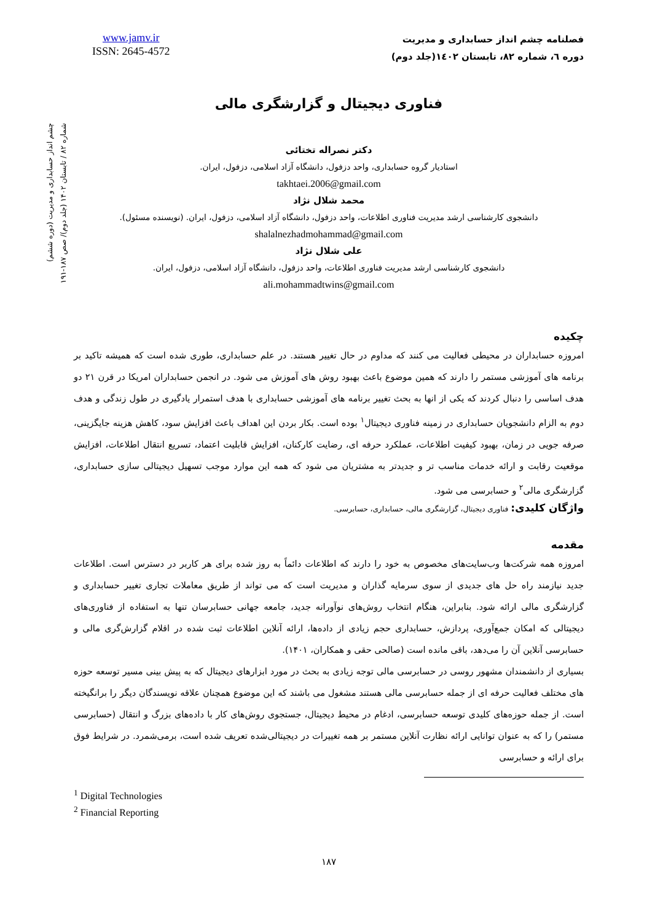چشم انداز حسابداری و مدیریت (دوره ششم)
شماره ۸۲ / تابستان ۱۴۰۲ (جلد دوم)/ صص ۱۸۷-۱۹۱
www.jamv.ir
ISSN: 2645-4572
فصلنامه چشم انداز حسابداری و مدیریت
دوره ٦، شماره ٨٢، تابستان ١٤٠٢(جلد دوم)
فناوری دیجیتال و گزارشگری مالی
دکتر نصراله تختائی
استادیار گروه حسابداری، واحد دزفول، دانشگاه آزاد اسلامی، دزفول، ایران.
takhtaei.2006@gmail.com
محمد شلال نژاد
دانشجوی کارشناسی ارشد مدیریت فناوری اطلاعات، واحد دزفول، دانشگاه آزاد اسلامی، دزفول، ایران. (نویسنده مسئول).
shalalnezhadmohammad@gmail.com
علی شلال نژاد
دانشجوی کارشناسی ارشد مدیریت فناوری اطلاعات، واحد دزفول، دانشگاه آزاد اسلامی، دزفول، ایران.
ali.mohammadtwins@gmail.com
چکیده
امروزه حسابداران در محیطی فعالیت می کنند که مداوم در حال تغییر هستند. در علم حسابداری، طوری شده است که همیشه تاکید بر برنامه های آموزشی مستمر را دارند که همین موضوع باعث بهبود روش های آموزش می شود. در انجمن حسابداران امریکا در قرن ۲۱ دو هدف اساسی را دنبال کردند که یکی از انها به بحث تغییر برنامه های آموزشی حسابداری با هدف استمرار یادگیری در طول زندگی و هدف دوم به الزام دانشجویان حسابداری در زمینه فناوری دیجیتال<sup>۱</sup> بوده است. بکار بردن این اهداف باعث افزایش سود، کاهش هزینه جایگزینی، صرفه جویی در زمان، بهبود کیفیت اطلاعات، عملکرد حرفه ای، رضایت کارکنان، افزایش قابلیت اعتماد، تسریع انتقال اطلاعات، افزایش موقعیت رقابت و ارائه خدمات مناسب تر و جدیدتر به مشتریان می شود که همه این موارد موجب تسهیل دیجیتالی سازی حسابداری، گزارشگری مالی<sup>۲</sup> و حسابرسی می شود.
واژگان کلیدی: فناوری دیجیتال، گزارشگری مالی، حسابداری، حسابرسی.
مقدمه
امروزه همه شرکت‌ها وب‌سایت‌های مخصوص به خود را دارند که اطلاعات دائماً به روز شده برای هر کاربر در دسترس است. اطلاعات جدید نیازمند راه حل های جدیدی از سوی سرمایه گذاران و مدیریت است که می تواند از طریق معاملات تجاری تغییر حسابداری و گزارشگری مالی ارائه شود. بنابراین، هنگام انتخاب روش‌های نوآورانه جدید، جامعه جهانی حسابرسان تنها به استفاده از فناوری‌های دیجیتالی که امکان جمع‌آوری، پردازش، حسابداری حجم زیادی از داده‌ها، ارائه آنلاین اطلاعات ثبت شده در اقلام گزارش‌گری مالی و حسابرسی آنلاین آن را می‌دهد، باقی مانده است (صالحی حقی و همکاران، ۱۴۰۱).
بسیاری از دانشمندان مشهور روسی در حسابرسی مالی توجه زیادی به بحث در مورد ابزارهای دیجیتال که به پیش بینی مسیر توسعه حوزه های مختلف فعالیت حرفه ای از جمله حسابرسی مالی هستند مشغول می باشند که این موضوع همچنان علاقه نویسندگان دیگر را برانگیخته است. از جمله حوزه‌های کلیدی توسعه حسابرسی، ادغام در محیط دیجیتال، جستجوی روش‌های کار با داده‌های بزرگ و انتقال (حسابرسی مستمر) را که به عنوان توانایی ارائه نظارت آنلاین مستمر بر همه تغییرات در دیجیتالی‌شده تعریف شده است، برمی‌شمرد. در شرایط فوق برای ارائه و حسابرسی
<sup>1</sup> Digital Technologies
<sup>2</sup> Financial Reporting
۱۸۷